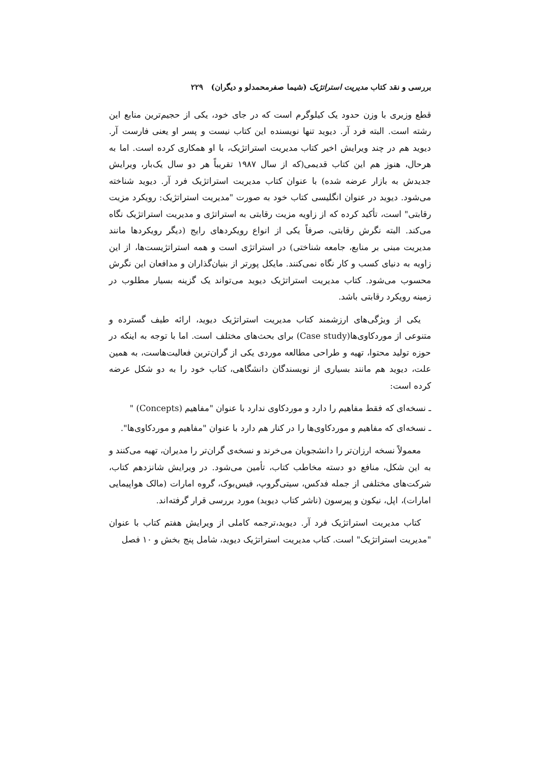بررسی و نقد کتاب مدیریت استراتژیک (شیما صفرمحمدلو و دیگران) ۲۲۹
قطع وزیری با وزن حدود یک کیلوگرم است که در جای خود، یکی از حجیم‌ترین منابع این رشته است. البته فرد آر. دیوید تنها نویسنده این کتاب نیست و پسر او یعنی فارست آر. دیوید هم در چند ویرایش اخیر کتاب مدیریت استراتژیک، با او همکاری کرده است. اما به هرحال، هنوز هم این کتاب قدیمی(که از سال ۱۹۸۷ تقریباً هر دو سال یک‌بار، ویرایش جدیدش به بازار عرضه شده) با عنوان کتاب مدیریت استراتژیک فرد آر. دیوید شناخته می‌شود. دیوید در عنوان انگلیسی کتاب خود به صورت "مدیریت استراتژیک: رویکرد مزیت رقابتی" است، تأکید کرده که از زاویه مزیت رقابتی به استراتژی و مدیریت استراتژیک نگاه می‌کند. البته نگرش رقابتی، صرفاً یکی از انواع رویکردهای رایج (دیگر رویکردها مانند مدیریت مبنی بر منابع، جامعه شناختی) در استراتژی است و همه استراتژیست‌ها، از این زاویه به دنیای کسب و کار نگاه نمی‌کنند. مایکل پورتر از بنیان‌گذاران و مدافعان این نگرش محسوب می‌شود. کتاب مدیریت استراتژیک دیوید می‌تواند یک گزینه بسیار مطلوب در زمینه رویکرد رقابتی باشد.
یکی از ویژگی‌های ارزشمند کتاب مدیریت استراتژیک دیوید، ارائه طیف گسترده و متنوعی از موردکاوی‌ها(Case study) برای بحث‌های مختلف است. اما با توجه به اینکه در حوزه تولید محتوا، تهیه و طراحی مطالعه موردی یکی از گران‌ترین فعالیت‌هاست، به همین علت، دیوید هم مانند بسیاری از نویسندگان دانشگاهی، کتاب خود را به دو شکل عرضه کرده است:
ـ نسخه‌ای که فقط مفاهیم را دارد و موردکاوی ندارد با عنوان "مفاهیم (Concepts) "
ـ نسخه‌ای که مفاهیم و موردکاوی‌ها را در کنار هم دارد با عنوان "مفاهیم و موردکاوی‌ها".
معمولاً نسخه ارزان‌تر را دانشجویان می‌خرند و نسخه‌ی گران‌تر را مدیران، تهیه می‌کنند و به این شکل، منافع دو دسته مخاطب کتاب، تأمین می‌شود. در ویرایش شانزدهم کتاب، شرکت‌های مختلفی از جمله فدکس، سیتی‌گروپ، فیس‌بوک، گروه امارات (مالک هواپیمایی امارات)، اپل، نیکون و پیرسون (ناشر کتاب دیوید) مورد بررسی قرار گرفته‌اند.
کتاب مدیریت استراتژیک فرد آر. دیوید،ترجمه کاملی از ویرایش هفتم کتاب با عنوان "مدیریت استراتژیک" است. کتاب مدیریت استراتژیک دیوید، شامل پنج بخش و ۱۰ فصل